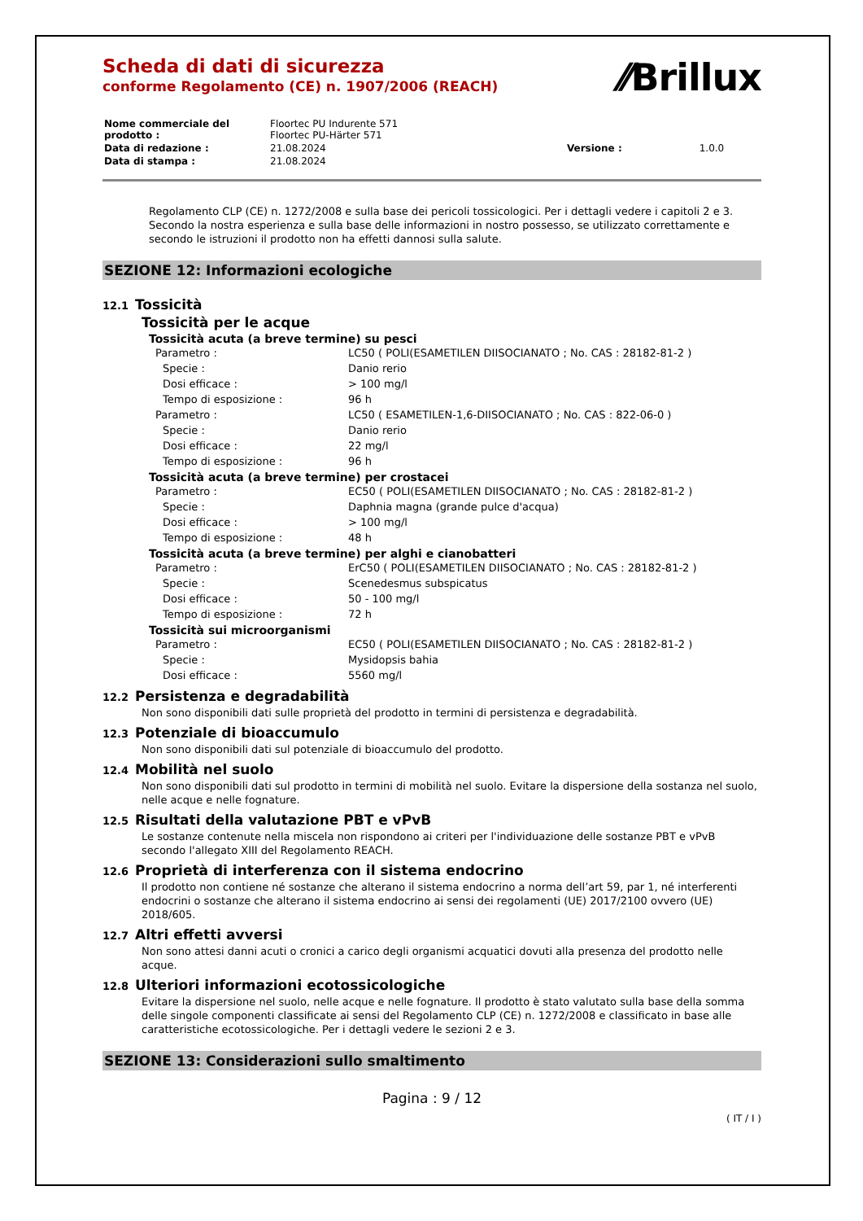⁄⁄Brillux
Scheda di dati di sicurezza
conforme Regolamento (CE) n. 1907/2006 (REACH)
| Nome commerciale del prodotto : | Floortec PU Indurente 571 Floortec PU-Härter 571 | | |
| Data di redazione : | 21.08.2024 | Versione : | 1.0.0 |
| Data di stampa : | 21.08.2024 | | |
Regolamento CLP (CE) n. 1272/2008 e sulla base dei pericoli tossicologici. Per i dettagli vedere i capitoli 2 e 3. Secondo la nostra esperienza e sulla base delle informazioni in nostro possesso, se utilizzato correttamente e secondo le istruzioni il prodotto non ha effetti dannosi sulla salute.
SEZIONE 12: Informazioni ecologiche
12.1 Tossicità
Tossicità per le acque
Tossicità acuta (a breve termine) su pesci
| Parametro : | LC50 ( POLI(ESAMETILEN DIISOCIANATO ; No. CAS : 28182-81-2 ) |
| Specie : | Danio rerio |
| Dosi efficace : | > 100 mg/l |
| Tempo di esposizione : | 96 h |
| Parametro : | LC50 ( ESAMETILEN-1,6-DIISOCIANATO ; No. CAS : 822-06-0 ) |
| Specie : | Danio rerio |
| Dosi efficace : | 22 mg/l |
| Tempo di esposizione : | 96 h |
Tossicità acuta (a breve termine) per crostacei
| Parametro : | EC50 ( POLI(ESAMETILEN DIISOCIANATO ; No. CAS : 28182-81-2 ) |
| Specie : | Daphnia magna (grande pulce d'acqua) |
| Dosi efficace : | > 100 mg/l |
| Tempo di esposizione : | 48 h |
Tossicità acuta (a breve termine) per alghi e cianobatteri
| Parametro : | ErC50 ( POLI(ESAMETILEN DIISOCIANATO ; No. CAS : 28182-81-2 ) |
| Specie : | Scenedesmus subspicatus |
| Dosi efficace : | 50 - 100 mg/l |
| Tempo di esposizione : | 72 h |
Tossicità sui microorganismi
| Parametro : | EC50 ( POLI(ESAMETILEN DIISOCIANATO ; No. CAS : 28182-81-2 ) |
| Specie : | Mysidopsis bahia |
| Dosi efficace : | 5560 mg/l |
12.2 Persistenza e degradabilità
Non sono disponibili dati sulle proprietà del prodotto in termini di persistenza e degradabilità.
12.3 Potenziale di bioaccumulo
Non sono disponibili dati sul potenziale di bioaccumulo del prodotto.
12.4 Mobilità nel suolo
Non sono disponibili dati sul prodotto in termini di mobilità nel suolo. Evitare la dispersione della sostanza nel suolo, nelle acque e nelle fognature.
12.5 Risultati della valutazione PBT e vPvB
Le sostanze contenute nella miscela non rispondono ai criteri per l'individuazione delle sostanze PBT e vPvB secondo l'allegato XIII del Regolamento REACH.
12.6 Proprietà di interferenza con il sistema endocrino
Il prodotto non contiene né sostanze che alterano il sistema endocrino a norma dell’art 59, par 1, né interferenti endocrini o sostanze che alterano il sistema endocrino ai sensi dei regolamenti (UE) 2017/2100 ovvero (UE) 2018/605.
12.7 Altri effetti avversi
Non sono attesi danni acuti o cronici a carico degli organismi acquatici dovuti alla presenza del prodotto nelle acque.
12.8 Ulteriori informazioni ecotossicologiche
Evitare la dispersione nel suolo, nelle acque e nelle fognature. Il prodotto è stato valutato sulla base della somma delle singole componenti classificate ai sensi del Regolamento CLP (CE) n. 1272/2008 e classificato in base alle caratteristiche ecotossicologiche. Per i dettagli vedere le sezioni 2 e 3.
SEZIONE 13: Considerazioni sullo smaltimento
Pagina : 9 / 12
( IT / I )